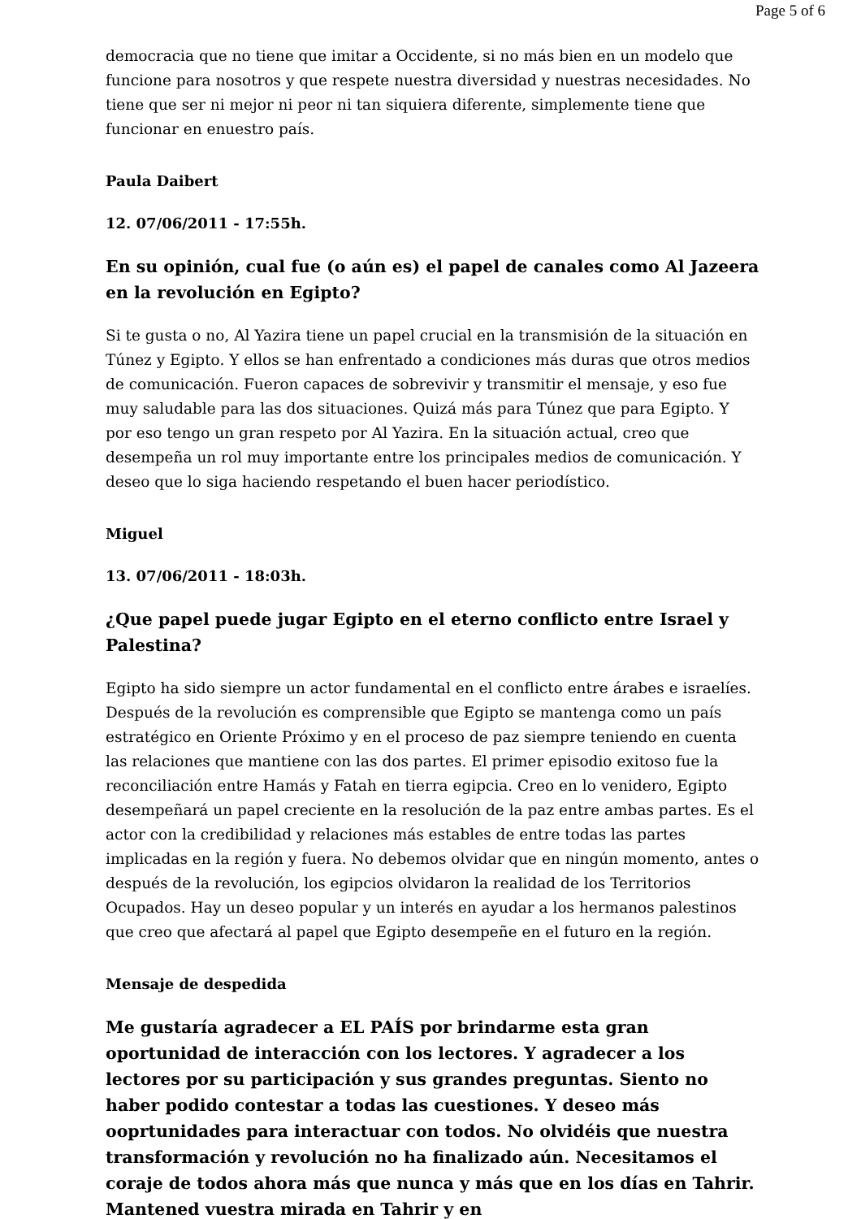Page 5 of 6
democracia que no tiene que imitar a Occidente, si no más bien en un modelo que funcione para nosotros y que respete nuestra diversidad y nuestras necesidades. No tiene que ser ni mejor ni peor ni tan siquiera diferente, simplemente tiene que funcionar en enuestro país.
Paula Daibert
12. 07/06/2011 - 17:55h.
En su opinión, cual fue (o aún es) el papel de canales como Al Jazeera en la revolución en Egipto?
Si te gusta o no, Al Yazira tiene un papel crucial en la transmisión de la situación en Túnez y Egipto. Y ellos se han enfrentado a condiciones más duras que otros medios de comunicación. Fueron capaces de sobrevivir y transmitir el mensaje, y eso fue muy saludable para las dos situaciones. Quizá más para Túnez que para Egipto. Y por eso tengo un gran respeto por Al Yazira. En la situación actual, creo que desempeña un rol muy importante entre los principales medios de comunicación. Y deseo que lo siga haciendo respetando el buen hacer periodístico.
Miguel
13. 07/06/2011 - 18:03h.
¿Que papel puede jugar Egipto en el eterno conflicto entre Israel y Palestina?
Egipto ha sido siempre un actor fundamental en el conflicto entre árabes e israelíes. Después de la revolución es comprensible que Egipto se mantenga como un país estratégico en Oriente Próximo y en el proceso de paz siempre teniendo en cuenta las relaciones que mantiene con las dos partes. El primer episodio exitoso fue la reconciliación entre Hamás y Fatah en tierra egipcia. Creo en lo venidero, Egipto desempeñará un papel creciente en la resolución de la paz entre ambas partes. Es el actor con la credibilidad y relaciones más estables de entre todas las partes implicadas en la región y fuera. No debemos olvidar que en ningún momento, antes o después de la revolución, los egipcios olvidaron la realidad de los Territorios Ocupados. Hay un deseo popular y un interés en ayudar a los hermanos palestinos que creo que afectará al papel que Egipto desempeñe en el futuro en la región.
Mensaje de despedida
Me gustaría agradecer a EL PAÍS por brindarme esta gran oportunidad de interacción con los lectores. Y agradecer a los lectores por su participación y sus grandes preguntas. Siento no haber podido contestar a todas las cuestiones. Y deseo más ooprtunidades para interactuar con todos. No olvidéis que nuestra transformación y revolución no ha finalizado aún. Necesitamos el coraje de todos ahora más que nunca y más que en los días en Tahrir. Mantened vuestra mirada en Tahrir y en